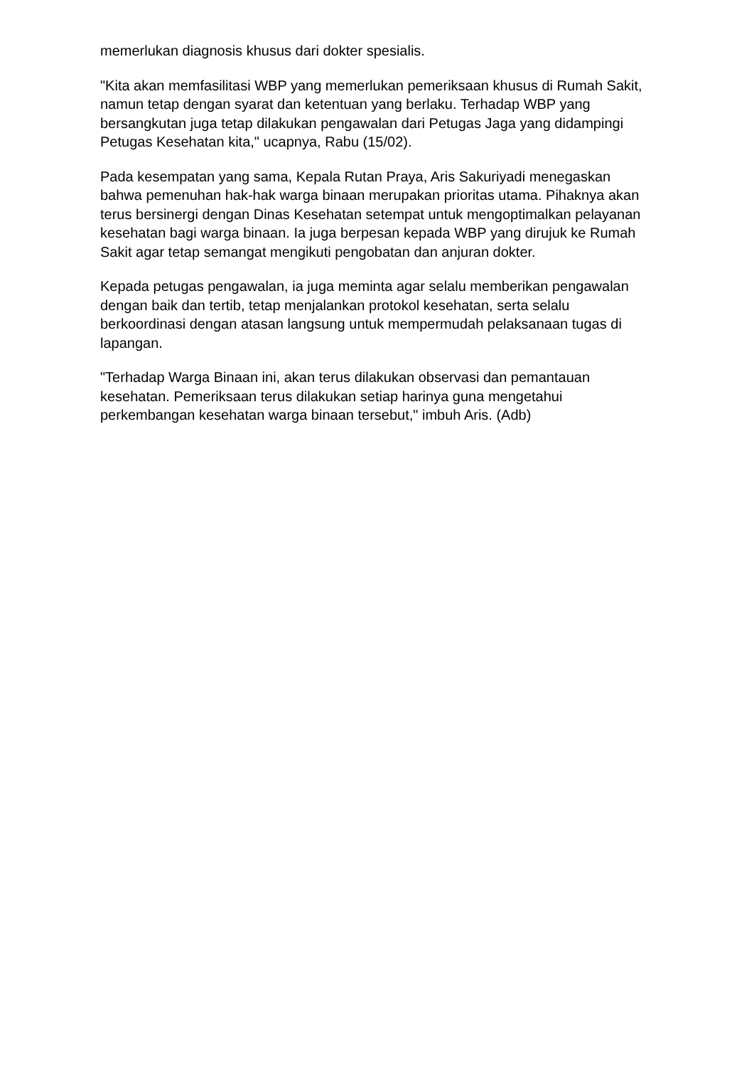memerlukan diagnosis khusus dari dokter spesialis.
"Kita akan memfasilitasi WBP yang memerlukan pemeriksaan khusus di Rumah Sakit, namun tetap dengan syarat dan ketentuan yang berlaku. Terhadap WBP yang bersangkutan juga tetap dilakukan pengawalan dari Petugas Jaga yang didampingi Petugas Kesehatan kita," ucapnya, Rabu (15/02).
Pada kesempatan yang sama, Kepala Rutan Praya, Aris Sakuriyadi menegaskan bahwa pemenuhan hak-hak warga binaan merupakan prioritas utama. Pihaknya akan terus bersinergi dengan Dinas Kesehatan setempat untuk mengoptimalkan pelayanan kesehatan bagi warga binaan. Ia juga berpesan kepada WBP yang dirujuk ke Rumah Sakit agar tetap semangat mengikuti pengobatan dan anjuran dokter.
Kepada petugas pengawalan, ia juga meminta agar selalu memberikan pengawalan dengan baik dan tertib, tetap menjalankan protokol kesehatan, serta selalu berkoordinasi dengan atasan langsung untuk mempermudah pelaksanaan tugas di lapangan.
"Terhadap Warga Binaan ini, akan terus dilakukan observasi dan pemantauan kesehatan. Pemeriksaan terus dilakukan setiap harinya guna mengetahui perkembangan kesehatan warga binaan tersebut," imbuh Aris. (Adb)